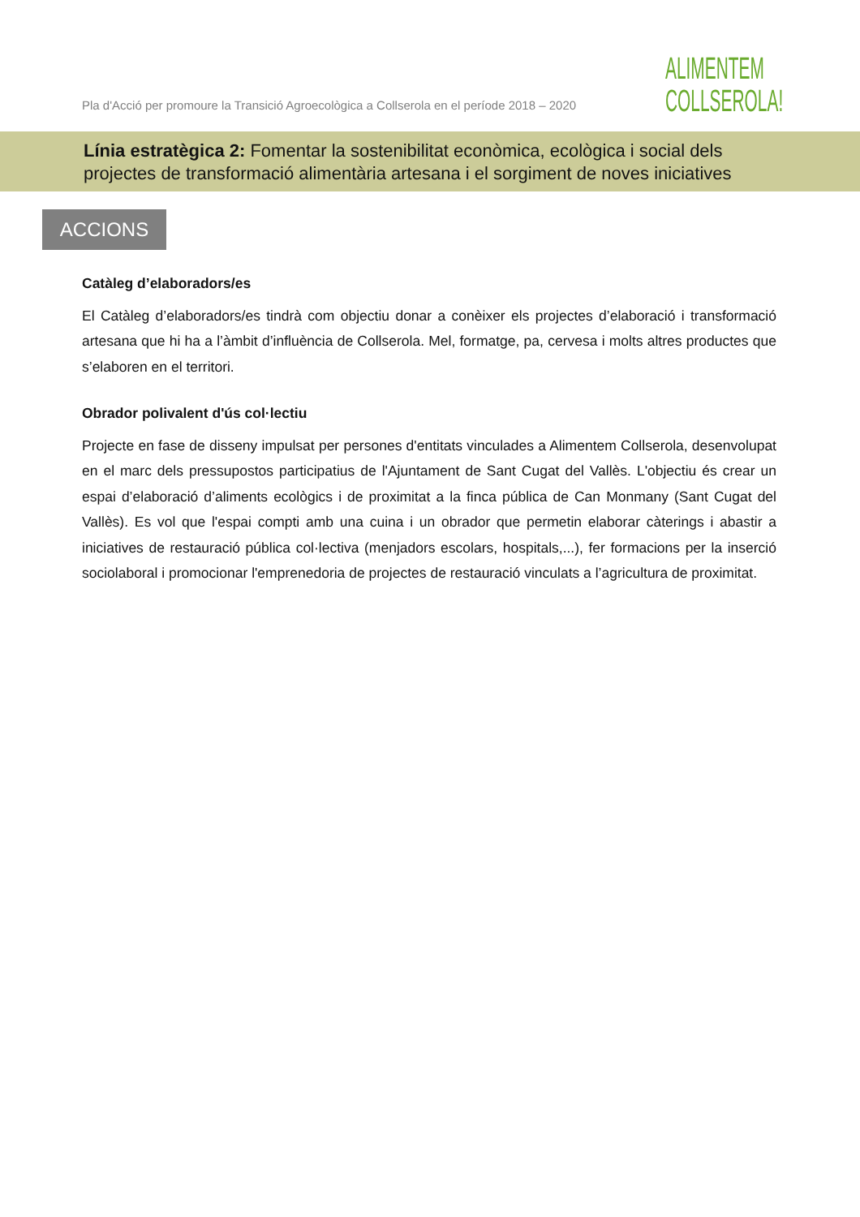Pla d'Acció per promoure la Transició Agroecològica a Collserola en el període 2018 – 2020
ALIMENTEM
COLLSEROLA!
Línia estratègica 2: Fomentar la sostenibilitat econòmica, ecològica i social dels
projectes de transformació alimentària artesana i el sorgiment de noves iniciatives
ACCIONS
Catàleg d’elaboradors/es
El Catàleg d’elaboradors/es tindrà com objectiu donar a conèixer els projectes d’elaboració i transformació artesana que hi ha a l’àmbit d’influència de Collserola. Mel, formatge, pa, cervesa i molts altres productes que s’elaboren en el territori.
Obrador polivalent d'ús col·lectiu
Projecte en fase de disseny impulsat per persones d'entitats vinculades a Alimentem Collserola, desenvolupat en el marc dels pressupostos participatius de l'Ajuntament de Sant Cugat del Vallès. L'objectiu és crear un espai d’elaboració d’aliments ecològics i de proximitat a la finca pública de Can Monmany (Sant Cugat del Vallès). Es vol que l'espai compti amb una cuina i un obrador que permetin elaborar càterings i abastir a iniciatives de restauració pública col·lectiva (menjadors escolars, hospitals,...), fer formacions per la inserció sociolaboral i promocionar l'emprenedoria de projectes de restauració vinculats a l’agricultura de proximitat.